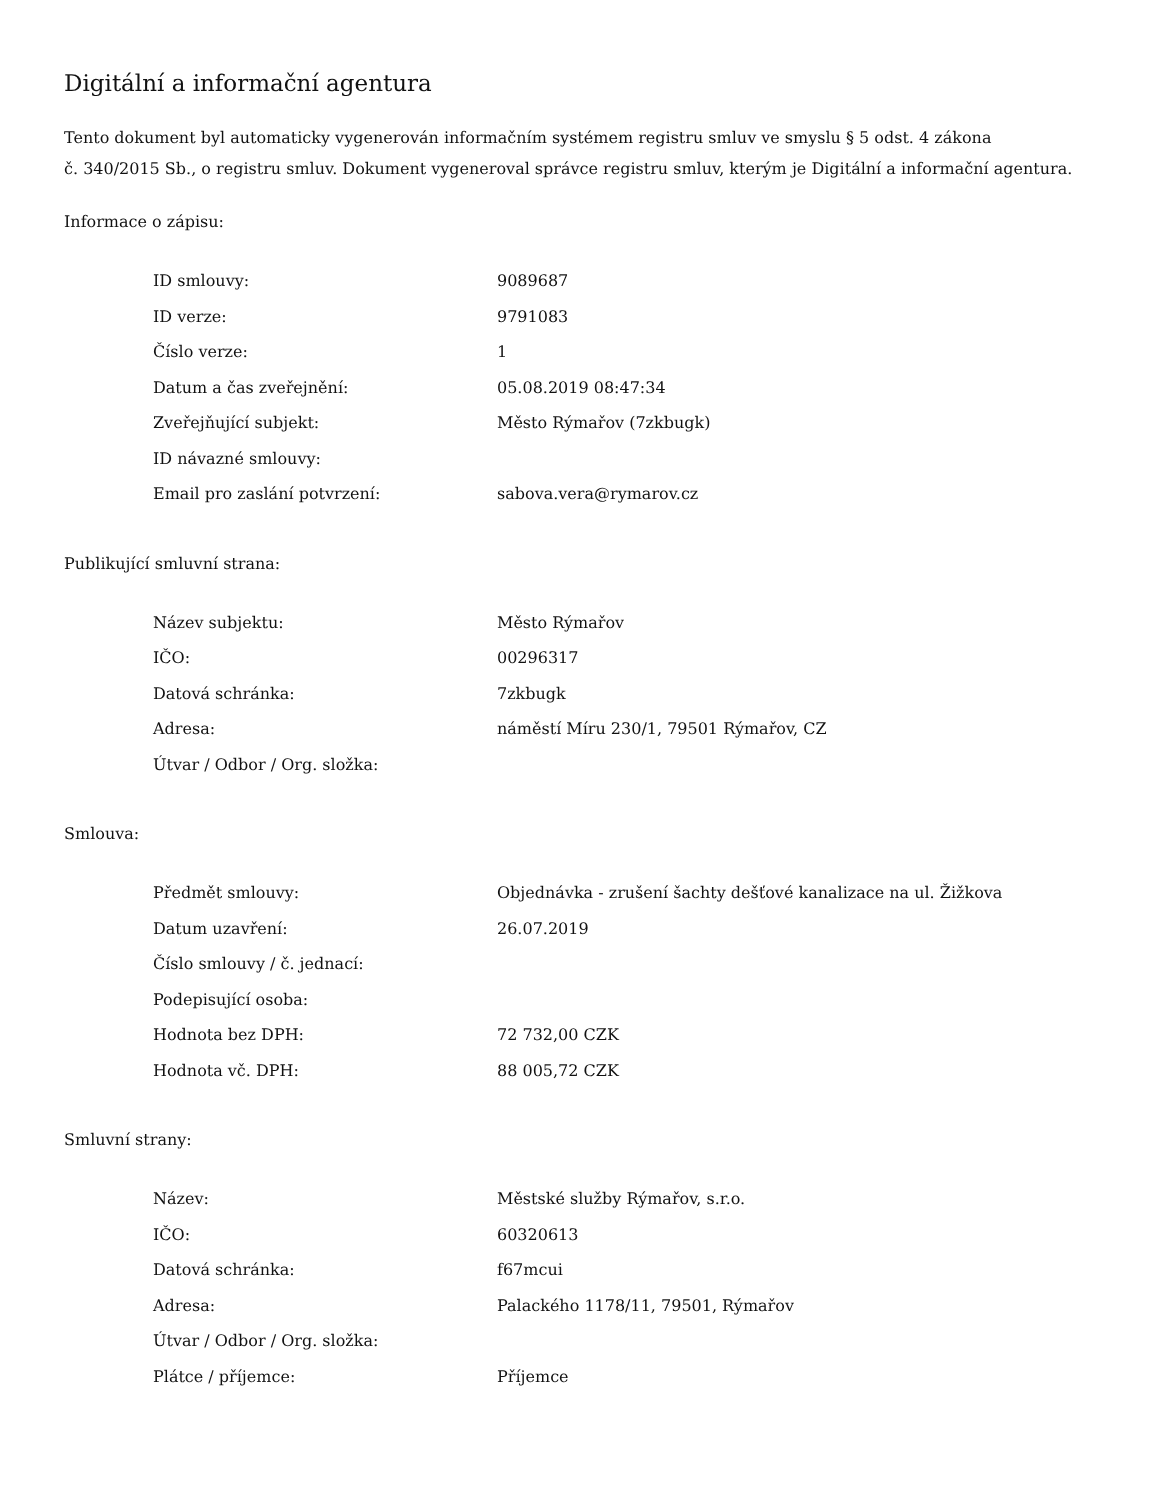Digitální a informační agentura
Tento dokument byl automaticky vygenerován informačním systémem registru smluv ve smyslu § 5 odst. 4 zákona
č. 340/2015 Sb., o registru smluv. Dokument vygeneroval správce registru smluv, kterým je Digitální a informační agentura.
Informace o zápisu:
| ID smlouvy: | 9089687 |
| ID verze: | 9791083 |
| Číslo verze: | 1 |
| Datum a čas zveřejnění: | 05.08.2019 08:47:34 |
| Zveřejňující subjekt: | Město Rýmařov (7zkbugk) |
| ID návazné smlouvy: | |
| Email pro zaslání potvrzení: | sabova.vera@rymarov.cz |
Publikující smluvní strana:
| Název subjektu: | Město Rýmařov |
| IČO: | 00296317 |
| Datová schránka: | 7zkbugk |
| Adresa: | náměstí Míru 230/1, 79501 Rýmařov, CZ |
| Útvar / Odbor / Org. složka: | |
Smlouva:
| Předmět smlouvy: | Objednávka - zrušení šachty dešťové kanalizace na ul. Žižkova |
| Datum uzavření: | 26.07.2019 |
| Číslo smlouvy / č. jednací: | |
| Podepisující osoba: | |
| Hodnota bez DPH: | 72 732,00 CZK |
| Hodnota vč. DPH: | 88 005,72 CZK |
Smluvní strany:
| Název: | Městské služby Rýmařov, s.r.o. |
| IČO: | 60320613 |
| Datová schránka: | f67mcui |
| Adresa: | Palackého 1178/11, 79501, Rýmařov |
| Útvar / Odbor / Org. složka: | |
| Plátce / příjemce: | Příjemce |